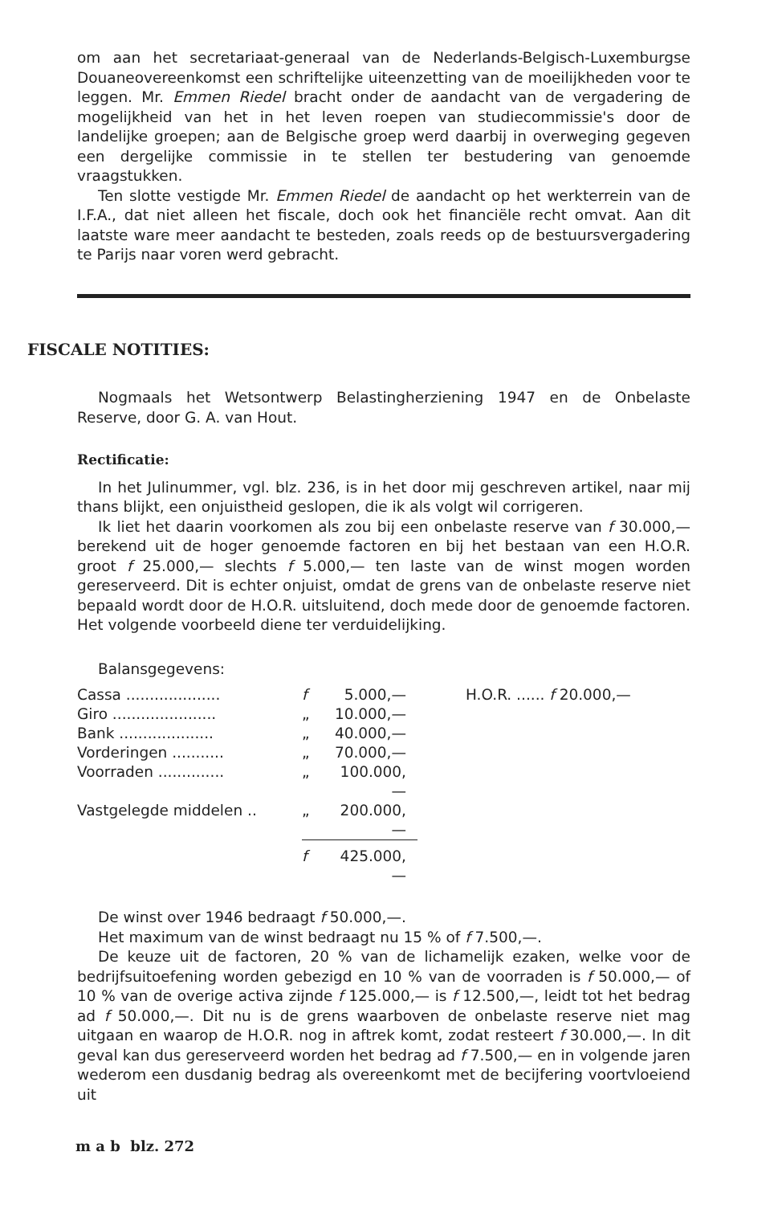om aan het secretariaat-generaal van de Nederlands-Belgisch-Luxemburgse Douaneovereenkomst een schriftelijke uiteenzetting van de moeilijkheden voor te leggen. Mr. Emmen Riedel bracht onder de aandacht van de vergadering de mogelijkheid van het in het leven roepen van studiecommissie's door de landelijke groepen; aan de Belgische groep werd daarbij in overweging gegeven een dergelijke commissie in te stellen ter bestudering van genoemde vraagstukken.
Ten slotte vestigde Mr. Emmen Riedel de aandacht op het werkterrein van de I.F.A., dat niet alleen het fiscale, doch ook het financiële recht omvat. Aan dit laatste ware meer aandacht te besteden, zoals reeds op de bestuursvergadering te Parijs naar voren werd gebracht.
FISCALE NOTITIES:
Nogmaals het Wetsontwerp Belastingherziening 1947 en de Onbelaste Reserve, door G. A. van Hout.
Rectificatie:
In het Julinummer, vgl. blz. 236, is in het door mij geschreven artikel, naar mij thans blijkt, een onjuistheid geslopen, die ik als volgt wil corrigeren.
Ik liet het daarin voorkomen als zou bij een onbelaste reserve van f 30.000,— berekend uit de hoger genoemde factoren en bij het bestaan van een H.O.R. groot f 25.000,— slechts f 5.000,— ten laste van de winst mogen worden gereserveerd. Dit is echter onjuist, omdat de grens van de onbelaste reserve niet bepaald wordt door de H.O.R. uitsluitend, doch mede door de genoemde factoren. Het volgende voorbeeld diene ter verduidelijking.
Balansgegevens:
| Cassa .................... | f | 5.000,— | H.O.R. ...... f 20.000,— |
| Giro ...................... | „ | 10.000,— | |
| Bank .................... | „ | 40.000,— | |
| Vorderingen ........... | „ | 70.000,— | |
| Voorraden .............. | „ | 100.000,— | |
| Vastgelegde middelen .. | „ | 200.000,— | |
| | f | 425.000,— | |
De winst over 1946 bedraagt f 50.000,—.
Het maximum van de winst bedraagt nu 15 % of f 7.500,—.
De keuze uit de factoren, 20 % van de lichamelijk ezaken, welke voor de bedrijfsuitoefening worden gebezigd en 10 % van de voorraden is f 50.000,— of 10 % van de overige activa zijnde f 125.000,— is f 12.500,—, leidt tot het bedrag ad f 50.000,—. Dit nu is de grens waarboven de onbelaste reserve niet mag uitgaan en waarop de H.O.R. nog in aftrek komt, zodat resteert f 30.000,—. In dit geval kan dus gereserveerd worden het bedrag ad f 7.500,— en in volgende jaren wederom een dusdanig bedrag als overeenkomt met de becijfering voortvloeiend uit
m a b blz. 272